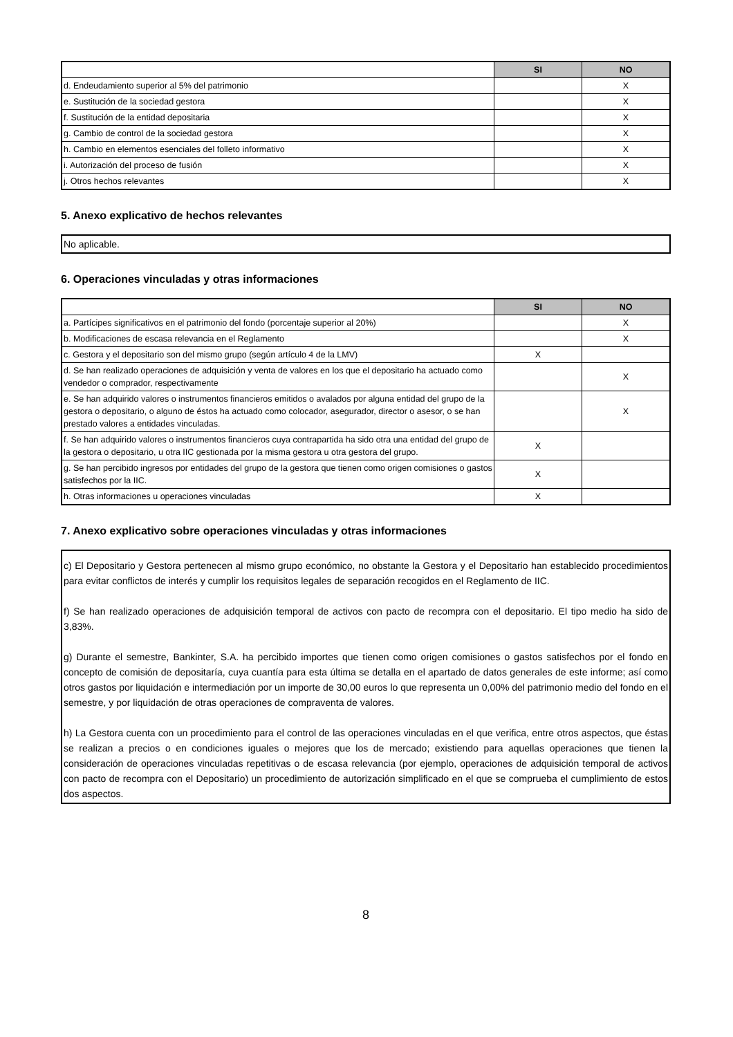| | SI | NO |
| --- | --- | --- |
| d. Endeudamiento superior al 5% del patrimonio | | X |
| e. Sustitución de la sociedad gestora | | X |
| f. Sustitución de la entidad depositaria | | X |
| g. Cambio de control de la sociedad gestora | | X |
| h. Cambio en elementos esenciales del folleto informativo | | X |
| i. Autorización del proceso de fusión | | X |
| j. Otros hechos relevantes | | X |
5. Anexo explicativo de hechos relevantes
No aplicable.
6. Operaciones vinculadas y otras informaciones
| | SI | NO |
| --- | --- | --- |
| a. Partícipes significativos en el patrimonio del fondo (porcentaje superior al 20%) | | X |
| b. Modificaciones de escasa relevancia en el Reglamento | | X |
| c. Gestora y el depositario son del mismo grupo (según artículo 4 de la LMV) | X | |
| d. Se han realizado operaciones de adquisición y venta de valores en los que el depositario ha actuado como vendedor o comprador, respectivamente | | X |
| e. Se han adquirido valores o instrumentos financieros emitidos o avalados por alguna entidad del grupo de la gestora o depositario, o alguno de éstos ha actuado como colocador, asegurador, director o asesor, o se han prestado valores a entidades vinculadas. | | X |
| f. Se han adquirido valores o instrumentos financieros cuya contrapartida ha sido otra una entidad del grupo de la gestora o depositario, u otra IIC gestionada por la misma gestora u otra gestora del grupo. | X | |
| g. Se han percibido ingresos por entidades del grupo de la gestora que tienen como origen comisiones o gastos satisfechos por la IIC. | X | |
| h. Otras informaciones u operaciones vinculadas | X | |
7. Anexo explicativo sobre operaciones vinculadas y otras informaciones
c) El Depositario y Gestora pertenecen al mismo grupo económico, no obstante la Gestora y el Depositario han establecido procedimientos para evitar conflictos de interés y cumplir los requisitos legales de separación recogidos en el Reglamento de IIC.
f) Se han realizado operaciones de adquisición temporal de activos con pacto de recompra con el depositario. El tipo medio ha sido de 3,83%.
g) Durante el semestre, Bankinter, S.A. ha percibido importes que tienen como origen comisiones o gastos satisfechos por el fondo en concepto de comisión de depositaría, cuya cuantía para esta última se detalla en el apartado de datos generales de este informe; así como otros gastos por liquidación e intermediación por un importe de 30,00 euros lo que representa un 0,00% del patrimonio medio del fondo en el semestre, y por liquidación de otras operaciones de compraventa de valores.
h) La Gestora cuenta con un procedimiento para el control de las operaciones vinculadas en el que verifica, entre otros aspectos, que éstas se realizan a precios o en condiciones iguales o mejores que los de mercado; existiendo para aquellas operaciones que tienen la consideración de operaciones vinculadas repetitivas o de escasa relevancia (por ejemplo, operaciones de adquisición temporal de activos con pacto de recompra con el Depositario) un procedimiento de autorización simplificado en el que se comprueba el cumplimiento de estos dos aspectos.
8